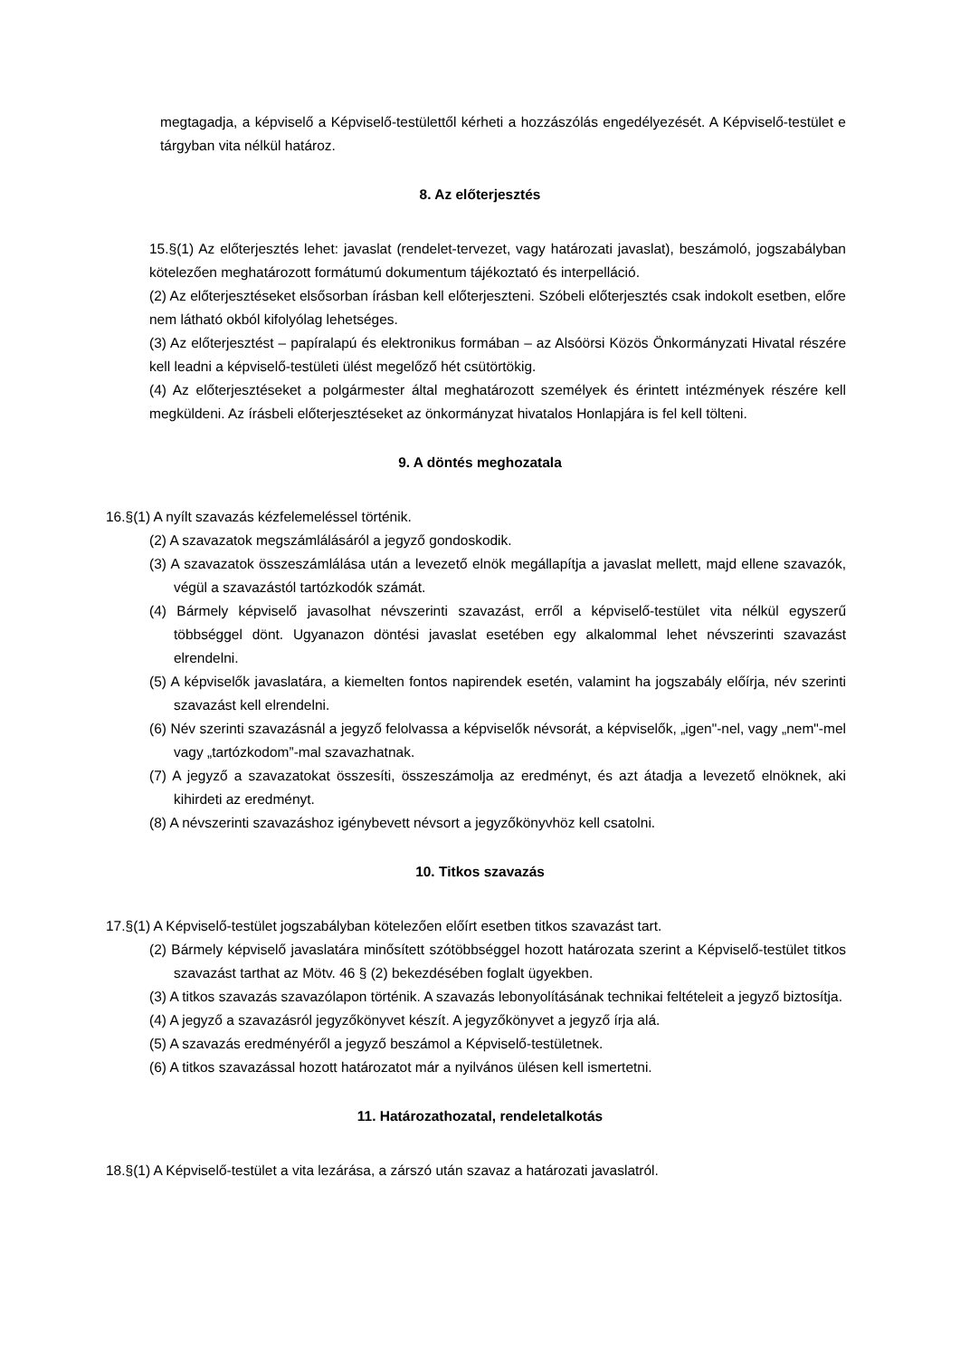megtagadja, a képviselő a Képviselő-testülettől kérheti a hozzászólás engedélyezését. A Képviselő-testület e tárgyban vita nélkül határoz.
8. Az előterjesztés
15.§(1) Az előterjesztés lehet: javaslat (rendelet-tervezet, vagy határozati javaslat), beszámoló, jogszabályban kötelezően meghatározott formátumú dokumentum tájékoztató és interpelláció.
(2) Az előterjesztéseket elsősorban írásban kell előterjeszteni. Szóbeli előterjesztés csak indokolt esetben, előre nem látható okból kifolyólag lehetséges.
(3) Az előterjesztést – papíralapú és elektronikus formában – az Alsóörsi Közös Önkormányzati Hivatal részére kell leadni a képviselő-testületi ülést megelőző hét csütörtökig.
(4) Az előterjesztéseket a polgármester által meghatározott személyek és érintett intézmények részére kell megküldeni. Az írásbeli előterjesztéseket az önkormányzat hivatalos Honlapjára is fel kell tölteni.
9. A döntés meghozatala
16.§(1) A nyílt szavazás kézfelemeléssel történik.
(2) A szavazatok megszámlálásáról a jegyző gondoskodik.
(3) A szavazatok összeszámlálása után a levezető elnök megállapítja a javaslat mellett, majd ellene szavazók, végül a szavazástól tartózkodók számát.
(4) Bármely képviselő javasolhat névszerinti szavazást, erről a képviselő-testület vita nélkül egyszerű többséggel dönt. Ugyanazon döntési javaslat esetében egy alkalommal lehet névszerinti szavazást elrendelni.
(5) A képviselők javaslatára, a kiemelten fontos napirendek esetén, valamint ha jogszabály előírja, név szerinti szavazást kell elrendelni.
(6) Név szerinti szavazásnál a jegyző felolvassa a képviselők névsorát, a képviselők, „igen"-nel, vagy „nem"-mel vagy „tartózkodom”-mal szavazhatnak.
(7) A jegyző a szavazatokat összesíti, összeszámolja az eredményt, és azt átadja a levezető elnöknek, aki kihirdeti az eredményt.
(8) A névszerinti szavazáshoz igénybevett névsort a jegyzőkönyvhöz kell csatolni.
10. Titkos szavazás
17.§(1) A Képviselő-testület jogszabályban kötelezően előírt esetben titkos szavazást tart.
(2) Bármely képviselő javaslatára minősített szótöbbséggel hozott határozata szerint a Képviselő-testület titkos szavazást tarthat az Mötv. 46 § (2) bekezdésében foglalt ügyekben.
(3) A titkos szavazás szavazólapon történik. A szavazás lebonyolításának technikai feltételeit a jegyző biztosítja.
(4) A jegyző a szavazásról jegyzőkönyvet készít. A jegyzőkönyvet a jegyző írja alá.
(5) A szavazás eredményéről a jegyző beszámol a Képviselő-testületnek.
(6) A titkos szavazással hozott határozatot már a nyilvános ülésen kell ismertetni.
11. Határozathozatal, rendeletalkotás
18.§(1) A Képviselő-testület a vita lezárása, a zárszó után szavaz a határozati javaslatról.